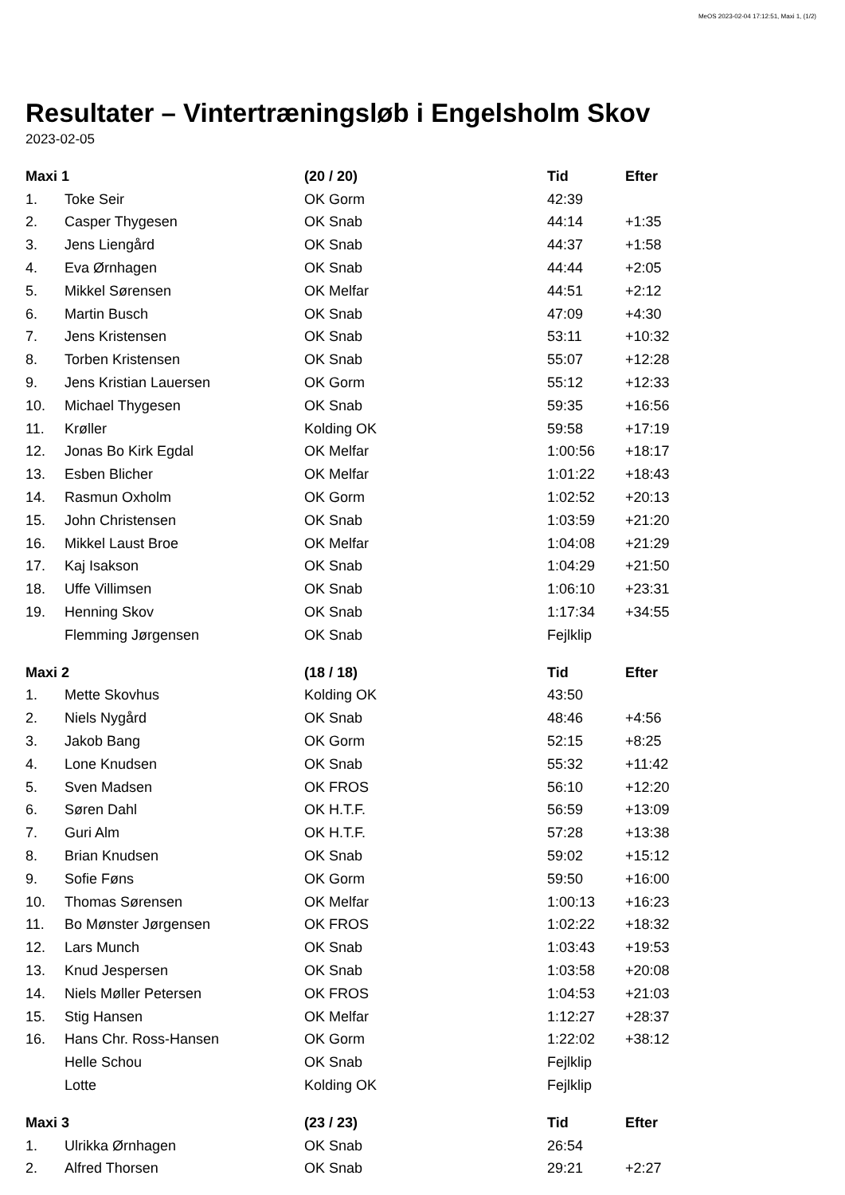MeOS 2023-02-04 17:12:51, Maxi 1, (1/2)
Resultater – Vintertræningsløb i Engelsholm Skov
2023-02-05
| Maxi 1 | | (20 / 20) | Tid | Efter |
| --- | --- | --- | --- | --- |
| 1. | Toke Seir | OK Gorm | 42:39 | |
| 2. | Casper Thygesen | OK Snab | 44:14 | +1:35 |
| 3. | Jens Liengård | OK Snab | 44:37 | +1:58 |
| 4. | Eva Ørnhagen | OK Snab | 44:44 | +2:05 |
| 5. | Mikkel Sørensen | OK Melfar | 44:51 | +2:12 |
| 6. | Martin Busch | OK Snab | 47:09 | +4:30 |
| 7. | Jens Kristensen | OK Snab | 53:11 | +10:32 |
| 8. | Torben Kristensen | OK Snab | 55:07 | +12:28 |
| 9. | Jens Kristian Lauersen | OK Gorm | 55:12 | +12:33 |
| 10. | Michael Thygesen | OK Snab | 59:35 | +16:56 |
| 11. | Krøller | Kolding OK | 59:58 | +17:19 |
| 12. | Jonas Bo Kirk Egdal | OK Melfar | 1:00:56 | +18:17 |
| 13. | Esben Blicher | OK Melfar | 1:01:22 | +18:43 |
| 14. | Rasmun Oxholm | OK Gorm | 1:02:52 | +20:13 |
| 15. | John Christensen | OK Snab | 1:03:59 | +21:20 |
| 16. | Mikkel Laust Broe | OK Melfar | 1:04:08 | +21:29 |
| 17. | Kaj Isakson | OK Snab | 1:04:29 | +21:50 |
| 18. | Uffe Villimsen | OK Snab | 1:06:10 | +23:31 |
| 19. | Henning Skov | OK Snab | 1:17:34 | +34:55 |
| | Flemming Jørgensen | OK Snab | Fejlklip | |
| Maxi 2 | | (18 / 18) | Tid | Efter |
| 1. | Mette Skovhus | Kolding OK | 43:50 | |
| 2. | Niels Nygård | OK Snab | 48:46 | +4:56 |
| 3. | Jakob Bang | OK Gorm | 52:15 | +8:25 |
| 4. | Lone Knudsen | OK Snab | 55:32 | +11:42 |
| 5. | Sven Madsen | OK FROS | 56:10 | +12:20 |
| 6. | Søren Dahl | OK H.T.F. | 56:59 | +13:09 |
| 7. | Guri Alm | OK H.T.F. | 57:28 | +13:38 |
| 8. | Brian Knudsen | OK Snab | 59:02 | +15:12 |
| 9. | Sofie Føns | OK Gorm | 59:50 | +16:00 |
| 10. | Thomas Sørensen | OK Melfar | 1:00:13 | +16:23 |
| 11. | Bo Mønster Jørgensen | OK FROS | 1:02:22 | +18:32 |
| 12. | Lars Munch | OK Snab | 1:03:43 | +19:53 |
| 13. | Knud Jespersen | OK Snab | 1:03:58 | +20:08 |
| 14. | Niels Møller Petersen | OK FROS | 1:04:53 | +21:03 |
| 15. | Stig Hansen | OK Melfar | 1:12:27 | +28:37 |
| 16. | Hans Chr. Ross-Hansen | OK Gorm | 1:22:02 | +38:12 |
| | Helle Schou | OK Snab | Fejlklip | |
| | Lotte | Kolding OK | Fejlklip | |
| Maxi 3 | | (23 / 23) | Tid | Efter |
| 1. | Ulrikka Ørnhagen | OK Snab | 26:54 | |
| 2. | Alfred Thorsen | OK Snab | 29:21 | +2:27 |